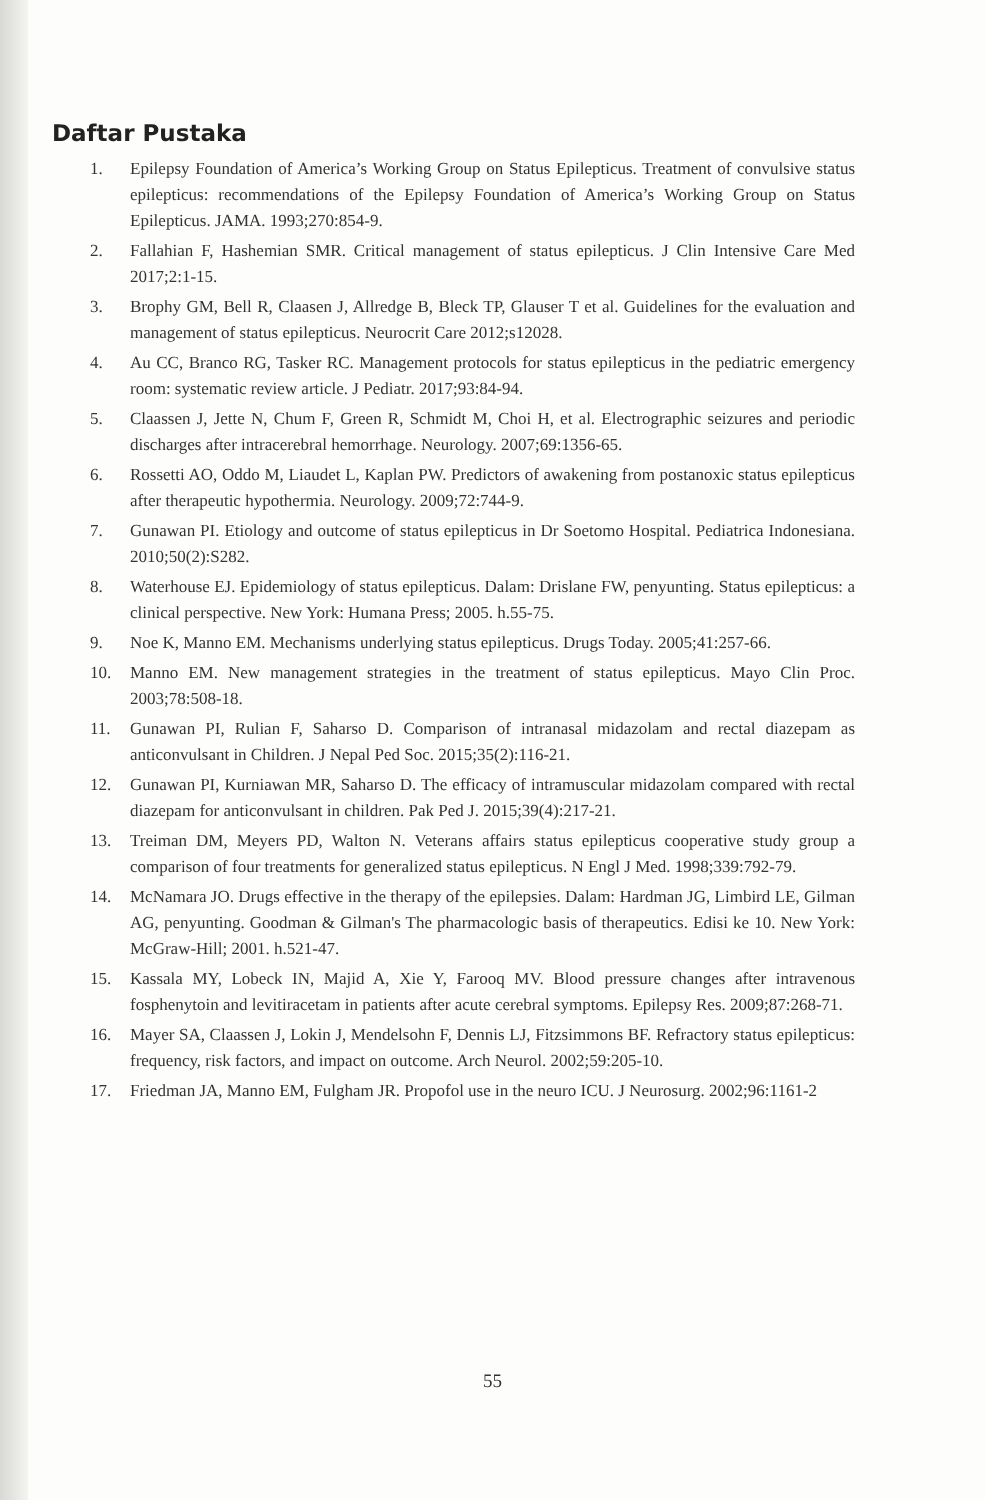Daftar Pustaka
1. Epilepsy Foundation of America’s Working Group on Status Epilepticus. Treatment of convulsive status epilepticus: recommendations of the Epilepsy Foundation of America’s Working Group on Status Epilepticus. JAMA. 1993;270:854-9.
2. Fallahian F, Hashemian SMR. Critical management of status epilepticus. J Clin Intensive Care Med 2017;2:1-15.
3. Brophy GM, Bell R, Claasen J, Allredge B, Bleck TP, Glauser T et al. Guidelines for the evaluation and management of status epilepticus. Neurocrit Care 2012;s12028.
4. Au CC, Branco RG, Tasker RC. Management protocols for status epilepticus in the pediatric emergency room: systematic review article. J Pediatr. 2017;93:84-94.
5. Claassen J, Jette N, Chum F, Green R, Schmidt M, Choi H, et al. Electrographic seizures and periodic discharges after intracerebral hemorrhage. Neurology. 2007;69:1356-65.
6. Rossetti AO, Oddo M, Liaudet L, Kaplan PW. Predictors of awakening from postanoxic status epilepticus after therapeutic hypothermia. Neurology. 2009;72:744-9.
7. Gunawan PI. Etiology and outcome of status epilepticus in Dr Soetomo Hospital. Pediatrica Indonesiana. 2010;50(2):S282.
8. Waterhouse EJ. Epidemiology of status epilepticus. Dalam: Drislane FW, penyunting. Status epilepticus: a clinical perspective. New York: Humana Press; 2005. h.55-75.
9. Noe K, Manno EM. Mechanisms underlying status epilepticus. Drugs Today. 2005;41:257-66.
10. Manno EM. New management strategies in the treatment of status epilepticus. Mayo Clin Proc. 2003;78:508-18.
11. Gunawan PI, Rulian F, Saharso D. Comparison of intranasal midazolam and rectal diazepam as anticonvulsant in Children. J Nepal Ped Soc. 2015;35(2):116-21.
12. Gunawan PI, Kurniawan MR, Saharso D. The efficacy of intramuscular midazolam compared with rectal diazepam for anticonvulsant in children. Pak Ped J. 2015;39(4):217-21.
13. Treiman DM, Meyers PD, Walton N. Veterans affairs status epilepticus cooperative study group a comparison of four treatments for generalized status epilepticus. N Engl J Med. 1998;339:792-79.
14. McNamara JO. Drugs effective in the therapy of the epilepsies. Dalam: Hardman JG, Limbird LE, Gilman AG, penyunting. Goodman & Gilman's The pharmacologic basis of therapeutics. Edisi ke 10. New York: McGraw-Hill; 2001. h.521-47.
15. Kassala MY, Lobeck IN, Majid A, Xie Y, Farooq MV. Blood pressure changes after intravenous fosphenytoin and levitiracetam in patients after acute cerebral symptoms. Epilepsy Res. 2009;87:268-71.
16. Mayer SA, Claassen J, Lokin J, Mendelsohn F, Dennis LJ, Fitzsimmons BF. Refractory status epilepticus: frequency, risk factors, and impact on outcome. Arch Neurol. 2002;59:205-10.
17. Friedman JA, Manno EM, Fulgham JR. Propofol use in the neuro ICU. J Neurosurg. 2002;96:1161-2
55